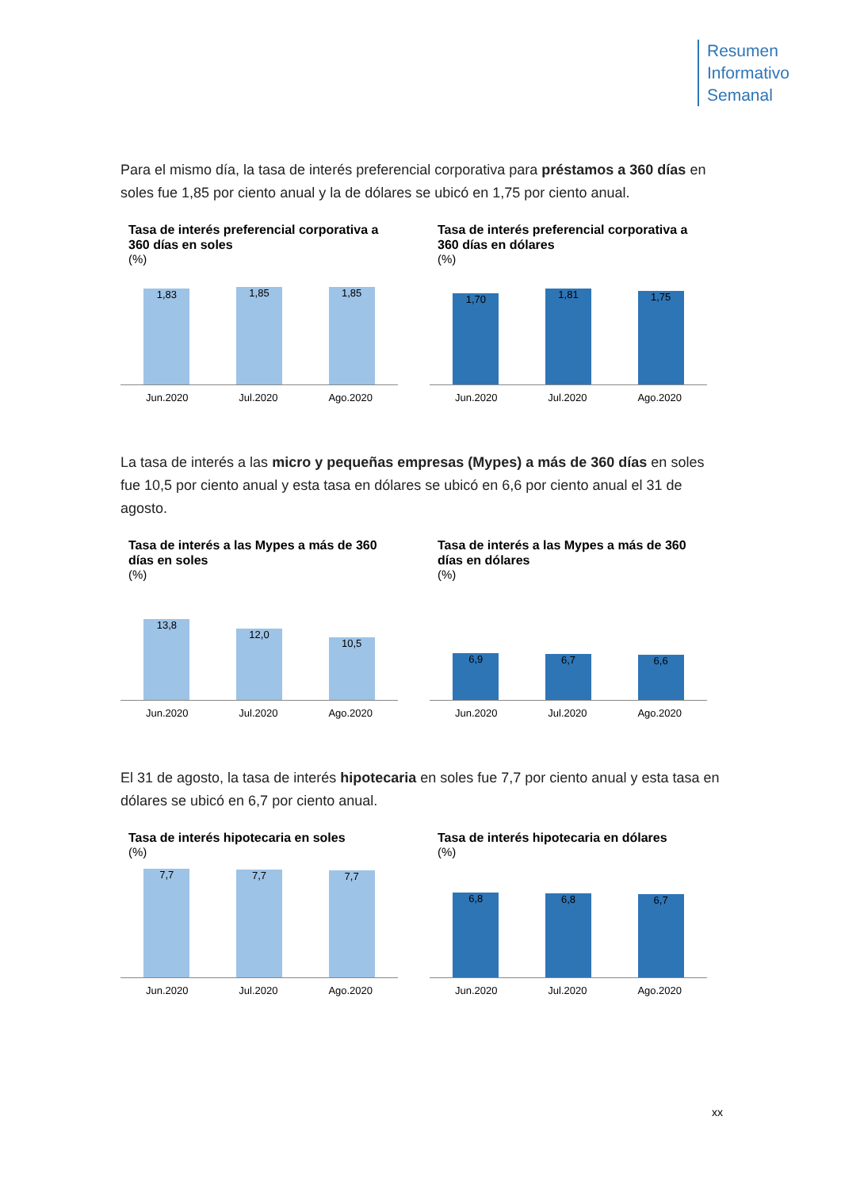Resumen
Informativo
Semanal
Para el mismo día, la tasa de interés preferencial corporativa para préstamos a 360 días en soles fue 1,85 por ciento anual y la de dólares se ubicó en 1,75 por ciento anual.
Tasa de interés preferencial corporativa a 360 días en soles
(%)
1,83
1,85
1,85
Jun.2020 Jul.2020 Ago.2020
Tasa de interés preferencial corporativa a 360 días en dólares
(%)
1,70
1,81
1,75
Jun.2020 Jul.2020 Ago.2020
La tasa de interés a las micro y pequeñas empresas (Mypes) a más de 360 días en soles fue 10,5 por ciento anual y esta tasa en dólares se ubicó en 6,6 por ciento anual el 31 de agosto.
Tasa de interés a las Mypes a más de 360 días en soles
(%)
13,8
12,0
10,5
Jun.2020 Jul.2020 Ago.2020
Tasa de interés a las Mypes a más de 360 días en dólares
(%)
6,9
6,7
6,6
Jun.2020 Jul.2020 Ago.2020
El 31 de agosto, la tasa de interés hipotecaria en soles fue 7,7 por ciento anual y esta tasa en dólares se ubicó en 6,7 por ciento anual.
Tasa de interés hipotecaria en soles
(%)
7,7
7,7
7,7
Jun.2020 Jul.2020 Ago.2020
Tasa de interés hipotecaria en dólares
(%)
6,8
6,8
6,7
Jun.2020 Jul.2020 Ago.2020
xx